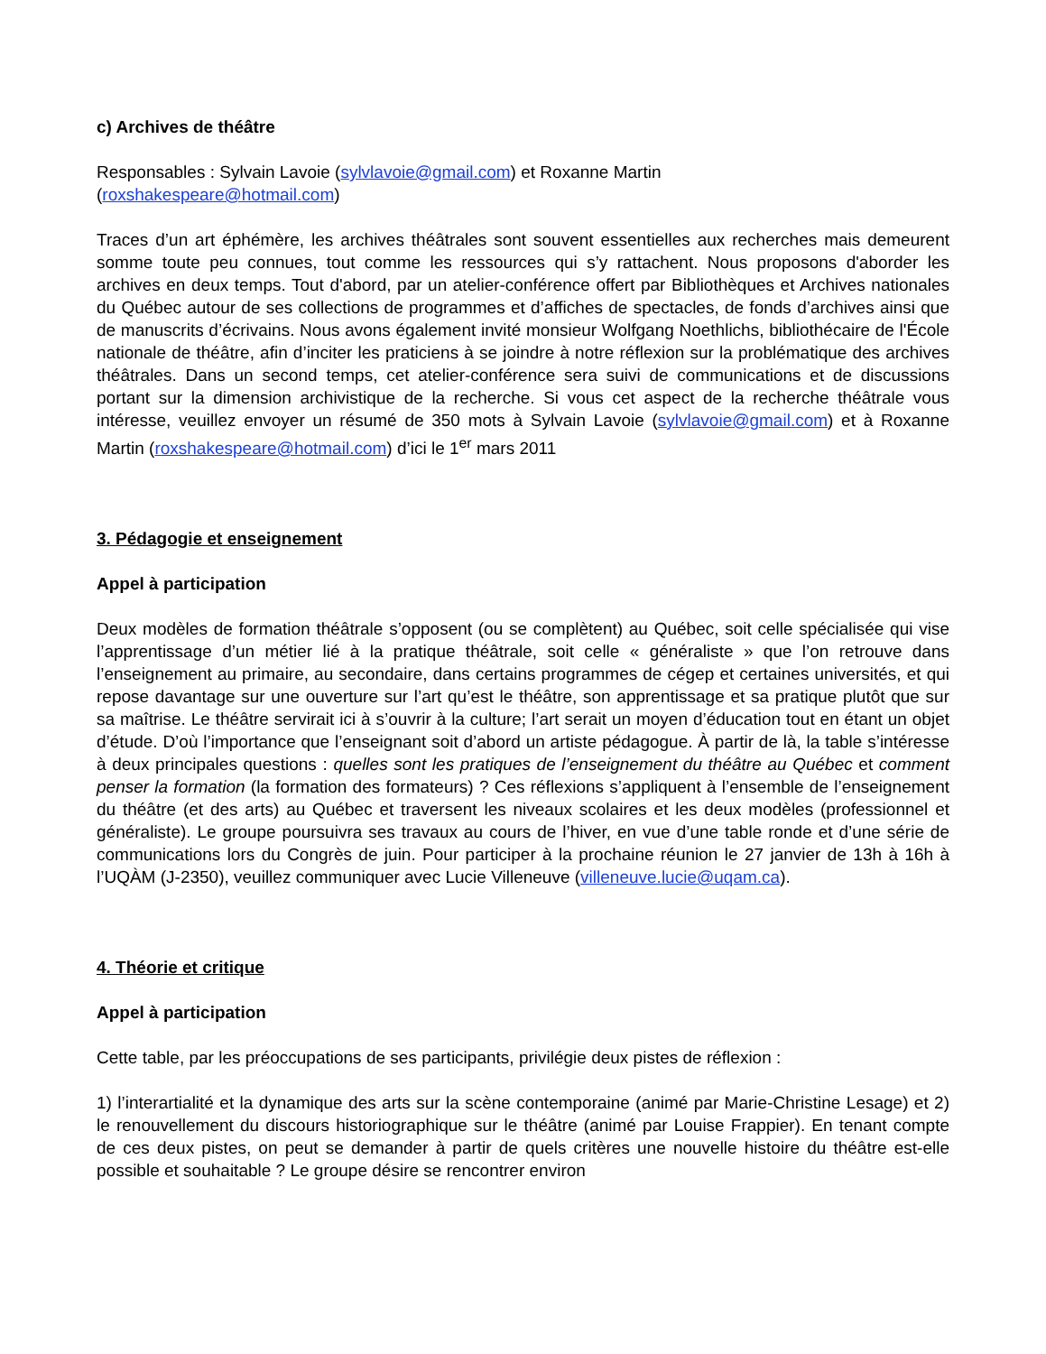c) Archives de théâtre
Responsables : Sylvain Lavoie (sylvlavoie@gmail.com) et Roxanne Martin
(roxshakespeare@hotmail.com)
Traces d’un art éphémère, les archives théâtrales sont souvent essentielles aux recherches mais demeurent somme toute peu connues, tout comme les ressources qui s’y rattachent. Nous proposons d'aborder les archives en deux temps. Tout d'abord, par un atelier-conférence offert par Bibliothèques et Archives nationales du Québec autour de ses collections de programmes et d’affiches de spectacles, de fonds d’archives ainsi que de manuscrits d’écrivains. Nous avons également invité monsieur Wolfgang Noethlichs, bibliothécaire de l'École nationale de théâtre, afin d’inciter les praticiens à se joindre à notre réflexion sur la problématique des archives théâtrales. Dans un second temps, cet atelier-conférence sera suivi de communications et de discussions portant sur la dimension archivistique de la recherche. Si vous cet aspect de la recherche théâtrale vous intéresse, veuillez envoyer un résumé de 350 mots à Sylvain Lavoie (sylvlavoie@gmail.com) et à Roxanne Martin (roxshakespeare@hotmail.com) d’ici le 1<sup>er</sup> mars 2011
3. Pédagogie et enseignement
Appel à participation
Deux modèles de formation théâtrale s’opposent (ou se complètent) au Québec, soit celle spécialisée qui vise l’apprentissage d’un métier lié à la pratique théâtrale, soit celle « généraliste » que l’on retrouve dans l’enseignement au primaire, au secondaire, dans certains programmes de cégep et certaines universités, et qui repose davantage sur une ouverture sur l’art qu’est le théâtre, son apprentissage et sa pratique plutôt que sur sa maîtrise. Le théâtre servirait ici à s’ouvrir à la culture; l’art serait un moyen d’éducation tout en étant un objet d’étude. D’où l’importance que l’enseignant soit d’abord un artiste pédagogue. À partir de là, la table s’intéresse à deux principales questions : quelles sont les pratiques de l’enseignement du théâtre au Québec et comment penser la formation (la formation des formateurs) ? Ces réflexions s’appliquent à l’ensemble de l’enseignement du théâtre (et des arts) au Québec et traversent les niveaux scolaires et les deux modèles (professionnel et généraliste). Le groupe poursuivra ses travaux au cours de l’hiver, en vue d’une table ronde et d’une série de communications lors du Congrès de juin. Pour participer à la prochaine réunion le 27 janvier de 13h à 16h à l’UQÀM (J-2350), veuillez communiquer avec Lucie Villeneuve (villeneuve.lucie@uqam.ca).
4. Théorie et critique
Appel à participation
Cette table, par les préoccupations de ses participants, privilégie deux pistes de réflexion :
1) l’interartialité et la dynamique des arts sur la scène contemporaine (animé par Marie-Christine Lesage) et 2) le renouvellement du discours historiographique sur le théâtre (animé par Louise Frappier). En tenant compte de ces deux pistes, on peut se demander à partir de quels critères une nouvelle histoire du théâtre est-elle possible et souhaitable ? Le groupe désire se rencontrer environ